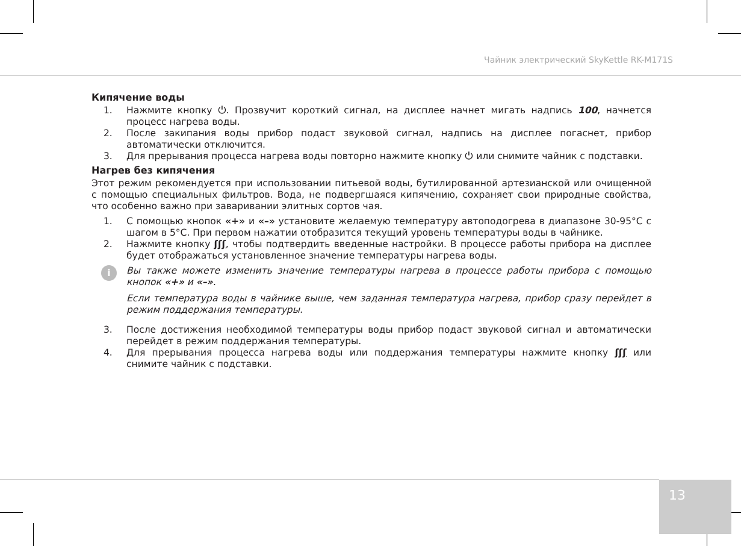Чайник электрический SkyKettle RK-M171S
Кипячение воды
1. Нажмите кнопку ⏻. Прозвучит короткий сигнал, на дисплее начнет мигать надпись 100, начнется процесс нагрева воды.
2. После закипания воды прибор подаст звуковой сигнал, надпись на дисплее погаснет, прибор автоматически отключится.
3. Для прерывания процесса нагрева воды повторно нажмите кнопку ⏻ или снимите чайник с подставки.
Нагрев без кипячения
Этот режим рекомендуется при использовании питьевой воды, бутилированной артезианской или очищенной с помощью специальных фильтров. Вода, не подвергшаяся кипячению, сохраняет свои природные свойства, что особенно важно при заваривании элитных сортов чая.
1. С помощью кнопок «+» и «–» установите желаемую температуру автоподогрева в диапазоне 30-95°С с шагом в 5°С. При первом нажатии отобразится текущий уровень температуры воды в чайнике.
2. Нажмите кнопку ʃʃʃ, чтобы подтвердить введенные настройки. В процессе работы прибора на дисплее будет отображаться установленное значение температуры нагрева воды.
i
Вы также можете изменить значение температуры нагрева в процессе работы прибора с помощью кнопок «+» и «–».
Если температура воды в чайнике выше, чем заданная температура нагрева, прибор сразу перейдет в режим поддержания температуры.
3. После достижения необходимой температуры воды прибор подаст звуковой сигнал и автоматически перейдет в режим поддержания температуры.
4. Для прерывания процесса нагрева воды или поддержания температуры нажмите кнопку ʃʃʃ или снимите чайник с подставки.
13